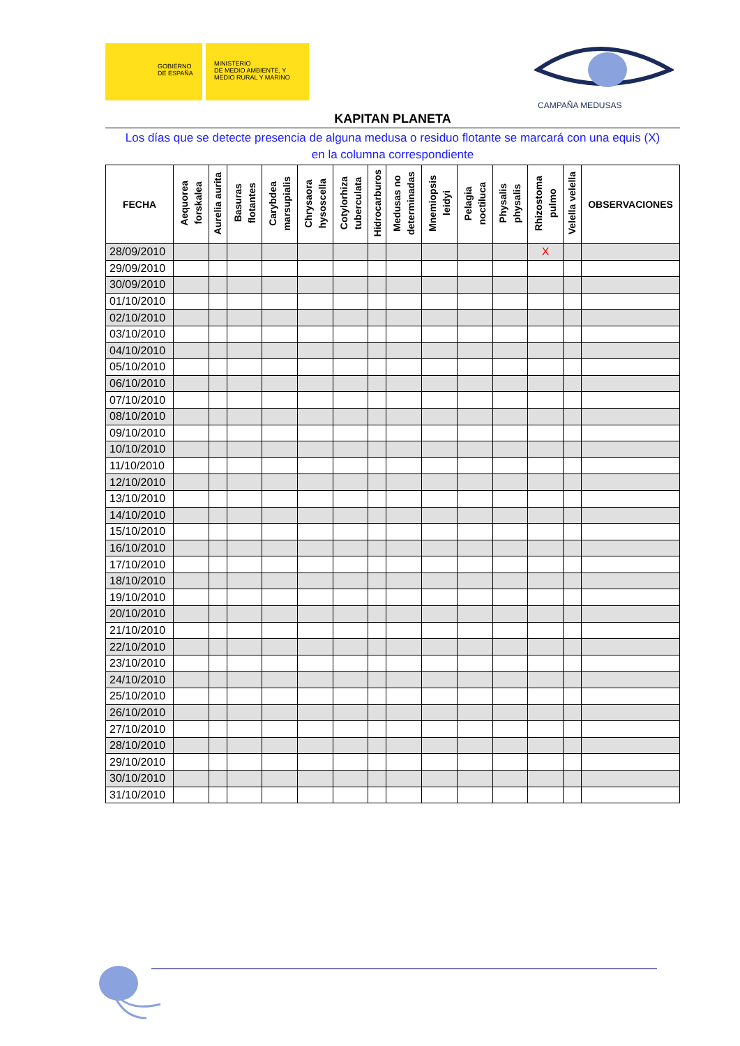GOBIERNO
DE ESPAÑA
MINISTERIO
DE MEDIO AMBIENTE, Y
MEDIO RURAL Y MARINO
CAMPAÑA MEDUSAS
KAPITAN PLANETA
Los días que se detecte presencia de alguna medusa o residuo flotante se marcará con una equis (X)
en la columna correspondiente
| FECHA | Aequorea forskalea | Aurelia aurita | Basuras flotantes | Carybdea marsupialis | Chrysaora hysoscella | Cotylorhiza tuberculata | Hidrocarburos | Medusas no determinadas | Mnemiopsis leidyi | Pelagia noctiluca | Physalis physalis | Rhizostoma pulmo | Velella velella | OBSERVACIONES |
| --- | --- | --- | --- | --- | --- | --- | --- | --- | --- | --- | --- | --- | --- | --- |
| 28/09/2010 | | | | | | | | | | | | X | | |
| 29/09/2010 | | | | | | | | | | | | | | |
| 30/09/2010 | | | | | | | | | | | | | | |
| 01/10/2010 | | | | | | | | | | | | | | |
| 02/10/2010 | | | | | | | | | | | | | | |
| 03/10/2010 | | | | | | | | | | | | | | |
| 04/10/2010 | | | | | | | | | | | | | | |
| 05/10/2010 | | | | | | | | | | | | | | |
| 06/10/2010 | | | | | | | | | | | | | | |
| 07/10/2010 | | | | | | | | | | | | | | |
| 08/10/2010 | | | | | | | | | | | | | | |
| 09/10/2010 | | | | | | | | | | | | | | |
| 10/10/2010 | | | | | | | | | | | | | | |
| 11/10/2010 | | | | | | | | | | | | | | |
| 12/10/2010 | | | | | | | | | | | | | | |
| 13/10/2010 | | | | | | | | | | | | | | |
| 14/10/2010 | | | | | | | | | | | | | | |
| 15/10/2010 | | | | | | | | | | | | | | |
| 16/10/2010 | | | | | | | | | | | | | | |
| 17/10/2010 | | | | | | | | | | | | | | |
| 18/10/2010 | | | | | | | | | | | | | | |
| 19/10/2010 | | | | | | | | | | | | | | |
| 20/10/2010 | | | | | | | | | | | | | | |
| 21/10/2010 | | | | | | | | | | | | | | |
| 22/10/2010 | | | | | | | | | | | | | | |
| 23/10/2010 | | | | | | | | | | | | | | |
| 24/10/2010 | | | | | | | | | | | | | | |
| 25/10/2010 | | | | | | | | | | | | | | |
| 26/10/2010 | | | | | | | | | | | | | | |
| 27/10/2010 | | | | | | | | | | | | | | |
| 28/10/2010 | | | | | | | | | | | | | | |
| 29/10/2010 | | | | | | | | | | | | | | |
| 30/10/2010 | | | | | | | | | | | | | | |
| 31/10/2010 | | | | | | | | | | | | | | |